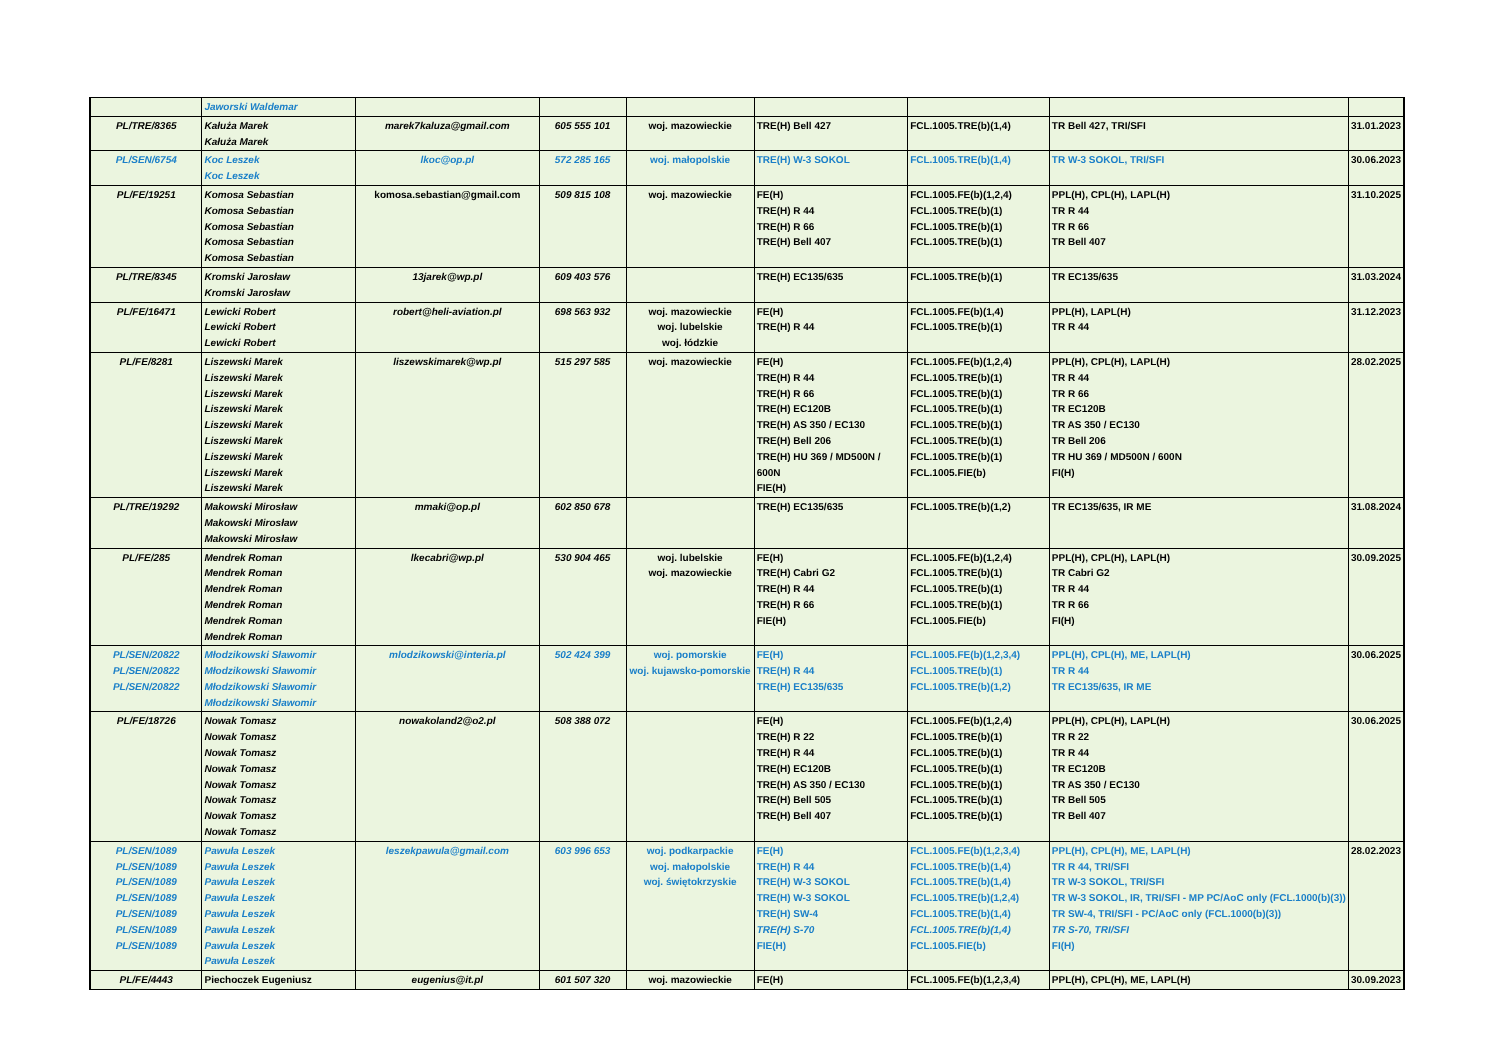| | Jaworski Waldemar | | | | | | | |
| PL/TRE/8365 | Kałuża Marek Kałuża Marek | marek7kaluza@gmail.com | 605 555 101 | woj. mazowieckie | TRE(H) Bell 427 | FCL.1005.TRE(b)(1,4) | TR Bell 427, TRI/SFI | 31.01.2023 |
| PL/SEN/6754 | Koc Leszek Koc Leszek | lkoc@op.pl | 572 285 165 | woj. małopolskie | TRE(H) W-3 SOKOL | FCL.1005.TRE(b)(1,4) | TR W-3 SOKOL, TRI/SFI | 30.06.2023 |
| PL/FE/19251 | Komosa Sebastian Komosa Sebastian Komosa Sebastian Komosa Sebastian Komosa Sebastian | komosa.sebastian@gmail.com | 509 815 108 | woj. mazowieckie | FE(H) TRE(H) R 44 TRE(H) R 66 TRE(H) Bell 407 | FCL.1005.FE(b)(1,2,4) FCL.1005.TRE(b)(1) FCL.1005.TRE(b)(1) FCL.1005.TRE(b)(1) | PPL(H), CPL(H), LAPL(H) TR R 44 TR R 66 TR Bell 407 | 31.10.2025 |
| PL/TRE/8345 | Kromski Jarosław Kromski Jarosław | 13jarek@wp.pl | 609 403 576 | | TRE(H) EC135/635 | FCL.1005.TRE(b)(1) | TR EC135/635 | 31.03.2024 |
| PL/FE/16471 | Lewicki Robert Lewicki Robert Lewicki Robert | robert@heli-aviation.pl | 698 563 932 | woj. mazowieckie woj. lubelskie woj. łódzkie | FE(H) TRE(H) R 44 | FCL.1005.FE(b)(1,4) FCL.1005.TRE(b)(1) | PPL(H), LAPL(H) TR R 44 | 31.12.2023 |
| PL/FE/8281 | Liszewski Marek Liszewski Marek Liszewski Marek Liszewski Marek Liszewski Marek Liszewski Marek Liszewski Marek Liszewski Marek Liszewski Marek | liszewskimarek@wp.pl | 515 297 585 | woj. mazowieckie | FE(H) TRE(H) R 44 TRE(H) R 66 TRE(H) EC120B TRE(H) AS 350 / EC130 TRE(H) Bell 206 TRE(H) HU 369 / MD500N / 600N FIE(H) | FCL.1005.FE(b)(1,2,4) FCL.1005.TRE(b)(1) FCL.1005.TRE(b)(1) FCL.1005.TRE(b)(1) FCL.1005.TRE(b)(1) FCL.1005.TRE(b)(1) FCL.1005.TRE(b)(1) FCL.1005.FIE(b) | PPL(H), CPL(H), LAPL(H) TR R 44 TR R 66 TR EC120B TR AS 350 / EC130 TR Bell 206 TR HU 369 / MD500N / 600N FI(H) | 28.02.2025 |
| PL/TRE/19292 | Makowski Mirosław Makowski Mirosław Makowski Mirosław | mmaki@op.pl | 602 850 678 | | TRE(H) EC135/635 | FCL.1005.TRE(b)(1,2) | TR EC135/635, IR ME | 31.08.2024 |
| PL/FE/285 | Mendrek Roman Mendrek Roman Mendrek Roman Mendrek Roman Mendrek Roman Mendrek Roman | lkecabri@wp.pl | 530 904 465 | woj. lubelskie woj. mazowieckie | FE(H) TRE(H) Cabri G2 TRE(H) R 44 TRE(H) R 66 FIE(H) | FCL.1005.FE(b)(1,2,4) FCL.1005.TRE(b)(1) FCL.1005.TRE(b)(1) FCL.1005.TRE(b)(1) FCL.1005.FIE(b) | PPL(H), CPL(H), LAPL(H) TR Cabri G2 TR R 44 TR R 66 FI(H) | 30.09.2025 |
| PL/SEN/20822 PL/SEN/20822 PL/SEN/20822 | Młodzikowski Sławomir Młodzikowski Sławomir Młodzikowski Sławomir Młodzikowski Sławomir | mlodzikowski@interia.pl | 502 424 399 | woj. pomorskie woj. kujawsko-pomorskie | FE(H) TRE(H) R 44 TRE(H) EC135/635 | FCL.1005.FE(b)(1,2,3,4) FCL.1005.TRE(b)(1) FCL.1005.TRE(b)(1,2) | PPL(H), CPL(H), ME, LAPL(H) TR R 44 TR EC135/635, IR ME | 30.06.2025 |
| PL/FE/18726 | Nowak Tomasz Nowak Tomasz Nowak Tomasz Nowak Tomasz Nowak Tomasz Nowak Tomasz Nowak Tomasz Nowak Tomasz | nowakoland2@o2.pl | 508 388 072 | | FE(H) TRE(H) R 22 TRE(H) R 44 TRE(H) EC120B TRE(H) AS 350 / EC130 TRE(H) Bell 505 TRE(H) Bell 407 | FCL.1005.FE(b)(1,2,4) FCL.1005.TRE(b)(1) FCL.1005.TRE(b)(1) FCL.1005.TRE(b)(1) FCL.1005.TRE(b)(1) FCL.1005.TRE(b)(1) FCL.1005.TRE(b)(1) | PPL(H), CPL(H), LAPL(H) TR R 22 TR R 44 TR EC120B TR AS 350 / EC130 TR Bell 505 TR Bell 407 | 30.06.2025 |
| PL/SEN/1089 PL/SEN/1089 PL/SEN/1089 PL/SEN/1089 PL/SEN/1089 PL/SEN/1089 PL/SEN/1089 | Pawuła Leszek Pawuła Leszek Pawuła Leszek Pawuła Leszek Pawuła Leszek Pawuła Leszek Pawuła Leszek Pawuła Leszek | leszekpawula@gmail.com | 603 996 653 | woj. podkarpackie woj. małopolskie woj. świętokrzyskie | FE(H) TRE(H) R 44 TRE(H) W-3 SOKOL TRE(H) W-3 SOKOL TRE(H) SW-4 TRE(H) S-70 FIE(H) | FCL.1005.FE(b)(1,2,3,4) FCL.1005.TRE(b)(1,4) FCL.1005.TRE(b)(1,4) FCL.1005.TRE(b)(1,2,4) FCL.1005.TRE(b)(1,4) FCL.1005.TRE(b)(1,4) FCL.1005.FIE(b) | PPL(H), CPL(H), ME, LAPL(H) TR R 44, TRI/SFI TR W-3 SOKOL, TRI/SFI TR W-3 SOKOL, IR, TRI/SFI - MP PC/AoC only (FCL.1000(b)(3)) TR SW-4, TRI/SFI - PC/AoC only (FCL.1000(b)(3)) TR S-70, TRI/SFI FI(H) | 28.02.2023 |
| PL/FE/4443 | Piechoczek Eugeniusz | eugenius@it.pl | 601 507 320 | woj. mazowieckie | FE(H) | FCL.1005.FE(b)(1,2,3,4) | PPL(H), CPL(H), ME, LAPL(H) | 30.09.2023 |